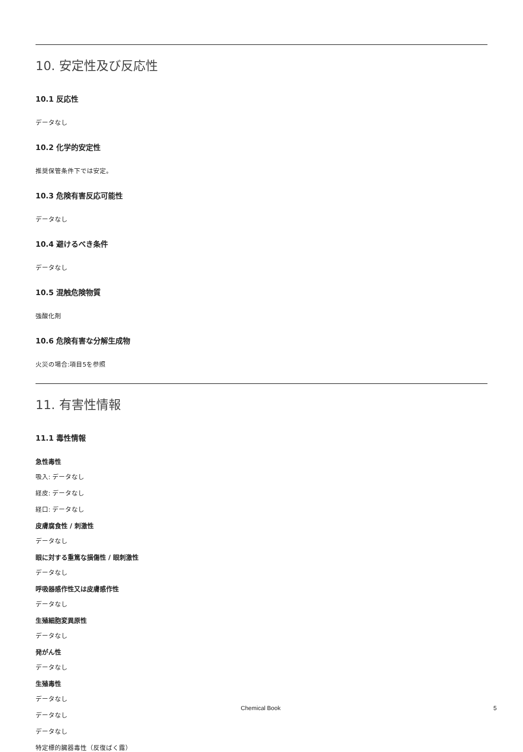10. 安定性及び反応性
10.1 反応性
データなし
10.2 化学的安定性
推奨保管条件下では安定。
10.3 危険有害反応可能性
データなし
10.4 避けるべき条件
データなし
10.5 混触危険物質
強酸化剤
10.6 危険有害な分解生成物
火災の場合:項目5を参照
11. 有害性情報
11.1 毒性情報
急性毒性
吸入: データなし
経皮: データなし
経口: データなし
皮膚腐食性 / 刺激性
データなし
眼に対する重篤な損傷性 / 眼刺激性
データなし
呼吸器感作性又は皮膚感作性
データなし
生殖細胞変異原性
データなし
発がん性
データなし
生殖毒性
データなし
データなし
データなし
特定標的臓器毒性（反復ばく露）
Chemical Book 5